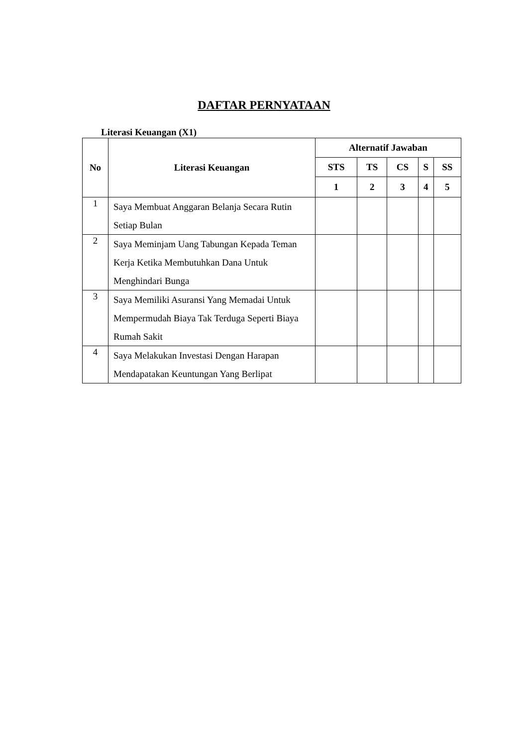DAFTAR PERNYATAAN
Literasi Keuangan (X1)
| No | Literasi Keuangan | Alternatif Jawaban | | | | |
| --- | --- | --- | --- | --- | --- | --- |
| | | STS | TS | CS | S | SS |
| | | 1 | 2 | 3 | 4 | 5 |
| 1 | Saya Membuat Anggaran Belanja Secara Rutin Setiap Bulan | | | | | |
| 2 | Saya Meminjam Uang Tabungan Kepada Teman Kerja Ketika Membutuhkan Dana Untuk Menghindari Bunga | | | | | |
| 3 | Saya Memiliki Asuransi Yang Memadai Untuk Mempermudah Biaya Tak Terduga Seperti Biaya Rumah Sakit | | | | | |
| 4 | Saya Melakukan Investasi Dengan Harapan Mendapatakan Keuntungan Yang Berlipat | | | | | |